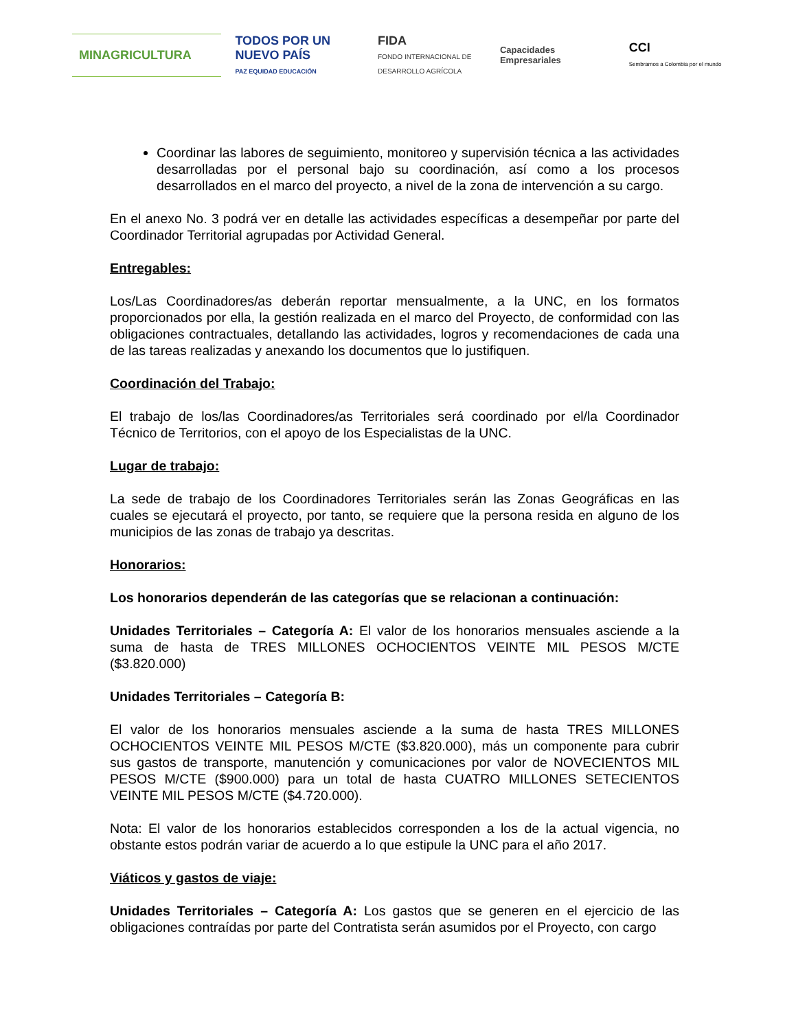MINAGRICULTURA
TODOS POR UN
NUEVO PAÍS
PAZ EQUIDAD EDUCACIÓN
FIDA
FONDO INTERNACIONAL DE DESARROLLO AGRÍCOLA
Capacidades
Empresariales
CCI
Sembramos a Colombia por el mundo
Coordinar las labores de seguimiento, monitoreo y supervisión técnica a las actividades desarrolladas por el personal bajo su coordinación, así como a los procesos desarrollados en el marco del proyecto, a nivel de la zona de intervención a su cargo.
En el anexo No. 3 podrá ver en detalle las actividades específicas a desempeñar por parte del Coordinador Territorial agrupadas por Actividad General.
Entregables:
Los/Las Coordinadores/as deberán reportar mensualmente, a la UNC, en los formatos proporcionados por ella, la gestión realizada en el marco del Proyecto, de conformidad con las obligaciones contractuales, detallando las actividades, logros y recomendaciones de cada una de las tareas realizadas y anexando los documentos que lo justifiquen.
Coordinación del Trabajo:
El trabajo de los/las Coordinadores/as Territoriales será coordinado por el/la Coordinador Técnico de Territorios, con el apoyo de los Especialistas de la UNC.
Lugar de trabajo:
La sede de trabajo de los Coordinadores Territoriales serán las Zonas Geográficas en las cuales se ejecutará el proyecto, por tanto, se requiere que la persona resida en alguno de los municipios de las zonas de trabajo ya descritas.
Honorarios:
Los honorarios dependerán de las categorías que se relacionan a continuación:
Unidades Territoriales – Categoría A: El valor de los honorarios mensuales asciende a la suma de hasta de TRES MILLONES OCHOCIENTOS VEINTE MIL PESOS M/CTE ($3.820.000)
Unidades Territoriales – Categoría B:
El valor de los honorarios mensuales asciende a la suma de hasta TRES MILLONES OCHOCIENTOS VEINTE MIL PESOS M/CTE ($3.820.000), más un componente para cubrir sus gastos de transporte, manutención y comunicaciones por valor de NOVECIENTOS MIL PESOS M/CTE ($900.000) para un total de hasta CUATRO MILLONES SETECIENTOS VEINTE MIL PESOS M/CTE ($4.720.000).
Nota: El valor de los honorarios establecidos corresponden a los de la actual vigencia, no obstante estos podrán variar de acuerdo a lo que estipule la UNC para el año 2017.
Viáticos y gastos de viaje:
Unidades Territoriales – Categoría A: Los gastos que se generen en el ejercicio de las obligaciones contraídas por parte del Contratista serán asumidos por el Proyecto, con cargo